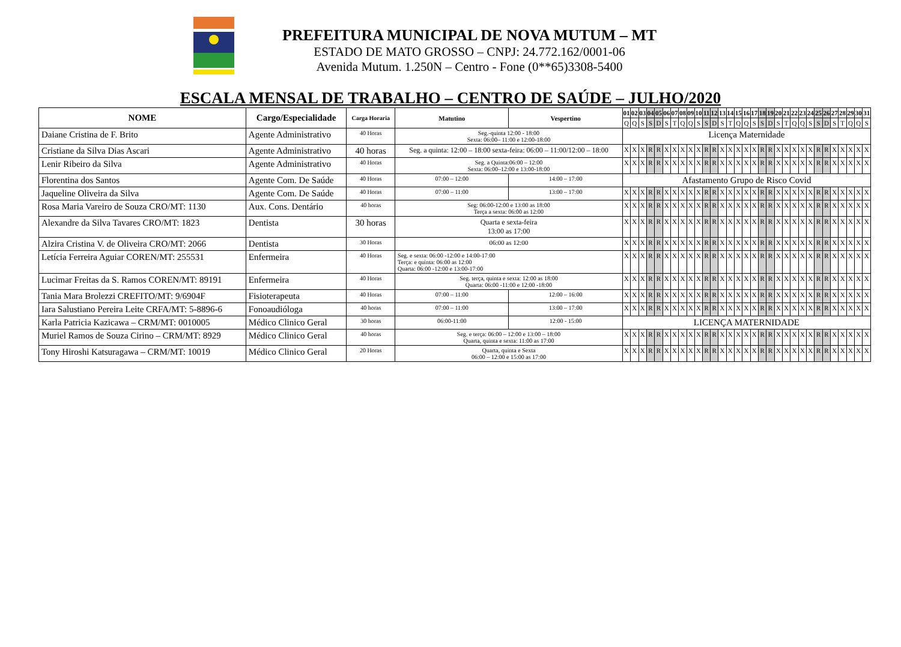PREFEITURA MUNICIPAL DE NOVA MUTUM – MT
ESTADO DE MATO GROSSO – CNPJ: 24.772.162/0001-06
Avenida Mutum. 1.250N – Centro - Fone (0**65)3308-5400
ESCALA MENSAL DE TRABALHO – CENTRO DE SAÚDE – JULHO/2020
| NOME | Cargo/Especialidade | Carga Horaria | Matutino | Vespertino | 01 | 02 | 03 | 04 | 05 | 06 | 07 | 08 | 09 | 10 | 11 | 12 | 13 | 14 | 15 | 16 | 17 | 18 | 19 | 20 | 21 | 22 | 23 | 24 | 25 | 26 | 27 | 28 | 29 | 30 | 31 |
| --- | --- | --- | --- | --- | --- | --- | --- | --- | --- | --- | --- | --- | --- | --- | --- | --- | --- | --- | --- | --- | --- | --- | --- | --- | --- | --- | --- | --- | --- | --- | --- | --- | --- | --- | --- |
| | | | | | Q | Q | S | S | D | S | T | Q | Q | S | S | D | S | T | Q | Q | S | S | D | S | T | Q | Q | S | S | D | S | T | Q | Q | S |
| Daiane Cristina de F. Brito | Agente Administrativo | 40 Horas | Seg.-quinta 12:00 - 18:00 Sexta: 06:00– 11:00 e 12:00-18:00 | | Licença Maternidade | | | | | | | | | | | | | | | | | | | | | | | | | | | | | | |
| Cristiane da Silva Dias Ascari | Agente Administrativo | 40 horas | Seg. a quinta: 12:00 – 18:00 sexta-feira: 06:00 – 11:00/12:00 – 18:00 | | X | X | X | R | R | X | X | X | X | X | R | R | X | X | X | X | X | R | R | X | X | X | X | X | R | R | X | X | X | X | X |
| Lenir Ribeiro da Silva | Agente Administrativo | 40 Horas | Seg. a Quinta:06:00 – 12:00 Sexta: 06:00–12:00 e 13:00-18:00 | | X | X | X | R | R | X | X | X | X | X | R | R | X | X | X | X | X | R | R | X | X | X | X | X | R | R | X | X | X | X | X |
| Florentina dos Santos | Agente Com. De Saúde | 40 Horas | 07:00 – 12:00 | 14:00 – 17:00 | Afastamento Grupo de Risco Covid | | | | | | | | | | | | | | | | | | | | | | | | | | | | | | |
| Jaqueline Oliveira da Silva | Agente Com. De Saúde | 40 Horas | 07:00 – 11:00 | 13:00 – 17:00 | X | X | X | R | R | X | X | X | X | X | R | R | X | X | X | X | X | R | R | X | X | X | X | X | R | R | X | X | X | X | X |
| Rosa Maria Vareiro de Souza CRO/MT: 1130 | Aux. Cons. Dentário | 40 horas | Seg: 06:00-12:00 e 13:00 as 18:00 Terça a sexta: 06:00 as 12:00 | | X | X | X | R | R | X | X | X | X | X | R | R | X | X | X | X | X | R | R | X | X | X | X | X | R | R | X | X | X | X | X |
| Alexandre da Silva Tavares CRO/MT: 1823 | Dentista | 30 horas | Quarta e sexta-feira 13:00 as 17:00 | | X | X | X | R | R | X | X | X | X | X | R | R | X | X | X | X | X | R | R | X | X | X | X | X | R | R | X | X | X | X | X |
| Alzira Cristina V. de Oliveira CRO/MT: 2066 | Dentista | 30 Horas | 06:00 as 12:00 | | X | X | X | R | R | X | X | X | X | X | R | R | X | X | X | X | X | R | R | X | X | X | X | X | R | R | X | X | X | X | X |
| Letícia Ferreira Aguiar COREN/MT: 255531 | Enfermeira | 40 Horas | Seg. e sexta: 06:00 -12:00 e 14:00-17:00 Terça: e quinta: 06:00 as 12:00 Quarta: 06:00 -12:00 e 13:00-17:00 | | X | X | X | R | R | X | X | X | X | X | R | R | X | X | X | X | X | R | R | X | X | X | X | X | R | R | X | X | X | X | X |
| Lucimar Freitas da S. Ramos COREN/MT: 89191 | Enfermeira | 40 Horas | Seg. terça, quinta e sexta: 12:00 as 18:00 Quarta: 06:00 -11:00 e 12:00 -18:00 | | X | X | X | R | R | X | X | X | X | X | R | R | X | X | X | X | X | R | R | X | X | X | X | X | R | R | X | X | X | X | X |
| Tania Mara Brolezzi CREFITO/MT: 9/6904F | Fisioterapeuta | 40 Horas | 07:00 – 11:00 | 12:00 – 16:00 | X | X | X | R | R | X | X | X | X | X | R | R | X | X | X | X | X | R | R | X | X | X | X | X | R | R | X | X | X | X | X |
| Iara Salustiano Pereira Leite CRFA/MT: 5-8896-6 | Fonoaudióloga | 40 horas | 07:00 – 11:00 | 13:00 – 17:00 | X | X | X | R | R | X | X | X | X | X | R | R | X | X | X | X | X | R | R | X | X | X | X | X | R | R | X | X | X | X | X |
| Karla Patricia Kazicawa – CRM/MT: 0010005 | Médico Clinico Geral | 30 horas | 06:00-11:00 | 12:00 - 15:00 | LICENÇA MATERNIDADE | | | | | | | | | | | | | | | | | | | | | | | | | | | | | | |
| Muriel Ramos de Souza Cirino – CRM/MT: 8929 | Médico Clinico Geral | 40 horas | Seg. e terça: 06:00 – 12:00 e 13:00 – 18:00 Quarta, quinta e sexta: 11:00 as 17:00 | | X | X | X | R | R | X | X | X | X | X | R | R | X | X | X | X | X | R | R | X | X | X | X | X | R | R | X | X | X | X | X |
| Tony Hiroshi Katsuragawa – CRM/MT: 10019 | Médico Clinico Geral | 20 Horas | Quarta, quinta e Sexta 06:00 – 12:00 e 15:00 as 17:00 | | X | X | X | R | R | X | X | X | X | X | R | R | X | X | X | X | X | R | R | X | X | X | X | X | R | R | X | X | X | X | X |